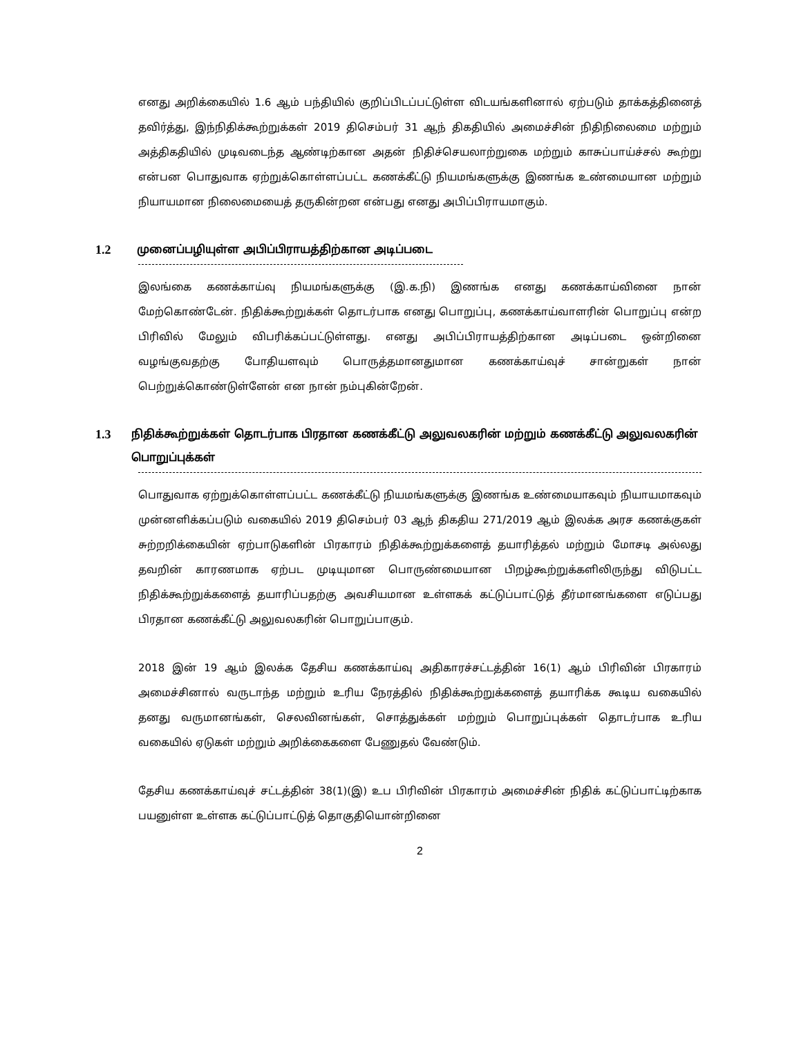எனது அறிக்கையில் 1.6 ஆம் பந்தியில் குறிப்பிடப்பட்டுள்ள விடயங்களினால் ஏற்படும் தாக்கத்தினைத் தவிர்த்து, இந்நிதிக்கூற்றுக்கள் 2019 திசெம்பர் 31 ஆந் திகதியில் அமைச்சின் நிதிநிலைமை மற்றும் அத்திகதியில் முடிவடைந்த ஆண்டிற்கான அதன் நிதிச்செயலாற்றுகை மற்றும் காசுப்பாய்ச்சல் கூற்று என்பன பொதுவாக ஏற்றுக்கொள்ளப்பட்ட கணக்கீட்டு நியமங்களுக்கு இணங்க உண்மையான மற்றும் நியாயமான நிலைமையைத் தருகின்றன என்பது எனது அபிப்பிராயமாகும்.
1.2 முனைப்பழியுள்ள அபிப்பிராயத்திற்கான அடிப்படை
இலங்கை கணக்காய்வு நியமங்களுக்கு (இ.க.நி) இணங்க எனது கணக்காய்வினை நான் மேற்கொண்டேன். நிதிக்கூற்றுக்கள் தொடர்பாக எனது பொறுப்பு, கணக்காய்வாளரின் பொறுப்பு என்ற பிரிவில் மேலும் விபரிக்கப்பட்டுள்ளது. எனது அபிப்பிராயத்திற்கான அடிப்படை ஒன்றினை வழங்குவதற்கு போதியளவும் பொருத்தமானதுமான கணக்காய்வுச் சான்றுகள் நான் பெற்றுக்கொண்டுள்ளேன் என நான் நம்புகின்றேன்.
1.3 நிதிக்கூற்றுக்கள் தொடர்பாக பிரதான கணக்கீட்டு அலுவலகரின் மற்றும் கணக்கீட்டு அலுவலகரின் பொறுப்புக்கள்
பொதுவாக ஏற்றுக்கொள்ளப்பட்ட கணக்கீட்டு நியமங்களுக்கு இணங்க உண்மையாகவும் நியாயமாகவும் முன்னளிக்கப்படும் வகையில் 2019 திசெம்பர் 03 ஆந் திகதிய 271/2019 ஆம் இலக்க அரச கணக்குகள் சுற்றறிக்கையின் ஏற்பாடுகளின் பிரகாரம் நிதிக்கூற்றுக்களைத் தயாரித்தல் மற்றும் மோசடி அல்லது தவறின் காரணமாக ஏற்பட முடியுமான பொருண்மையான பிறழ்கூற்றுக்களிலிருந்து விடுபட்ட நிதிக்கூற்றுக்களைத் தயாரிப்பதற்கு அவசியமான உள்ளகக் கட்டுப்பாட்டுத் தீர்மானங்களை எடுப்பது பிரதான கணக்கீட்டு அலுவலகரின் பொறுப்பாகும்.
2018 இன் 19 ஆம் இலக்க தேசிய கணக்காய்வு அதிகாரச்சட்டத்தின் 16(1) ஆம் பிரிவின் பிரகாரம் அமைச்சினால் வருடாந்த மற்றும் உரிய நேரத்தில் நிதிக்கூற்றுக்களைத் தயாரிக்க கூடிய வகையில் தனது வருமானங்கள், செலவினங்கள், சொத்துக்கள் மற்றும் பொறுப்புக்கள் தொடர்பாக உரிய வகையில் ஏடுகள் மற்றும் அறிக்கைகளை பேணுதல் வேண்டும்.
தேசிய கணக்காய்வுச் சட்டத்தின் 38(1)(இ) உப பிரிவின் பிரகாரம் அமைச்சின் நிதிக் கட்டுப்பாட்டிற்காக பயனுள்ள உள்ளக கட்டுப்பாட்டுத் தொகுதியொன்றினை
2